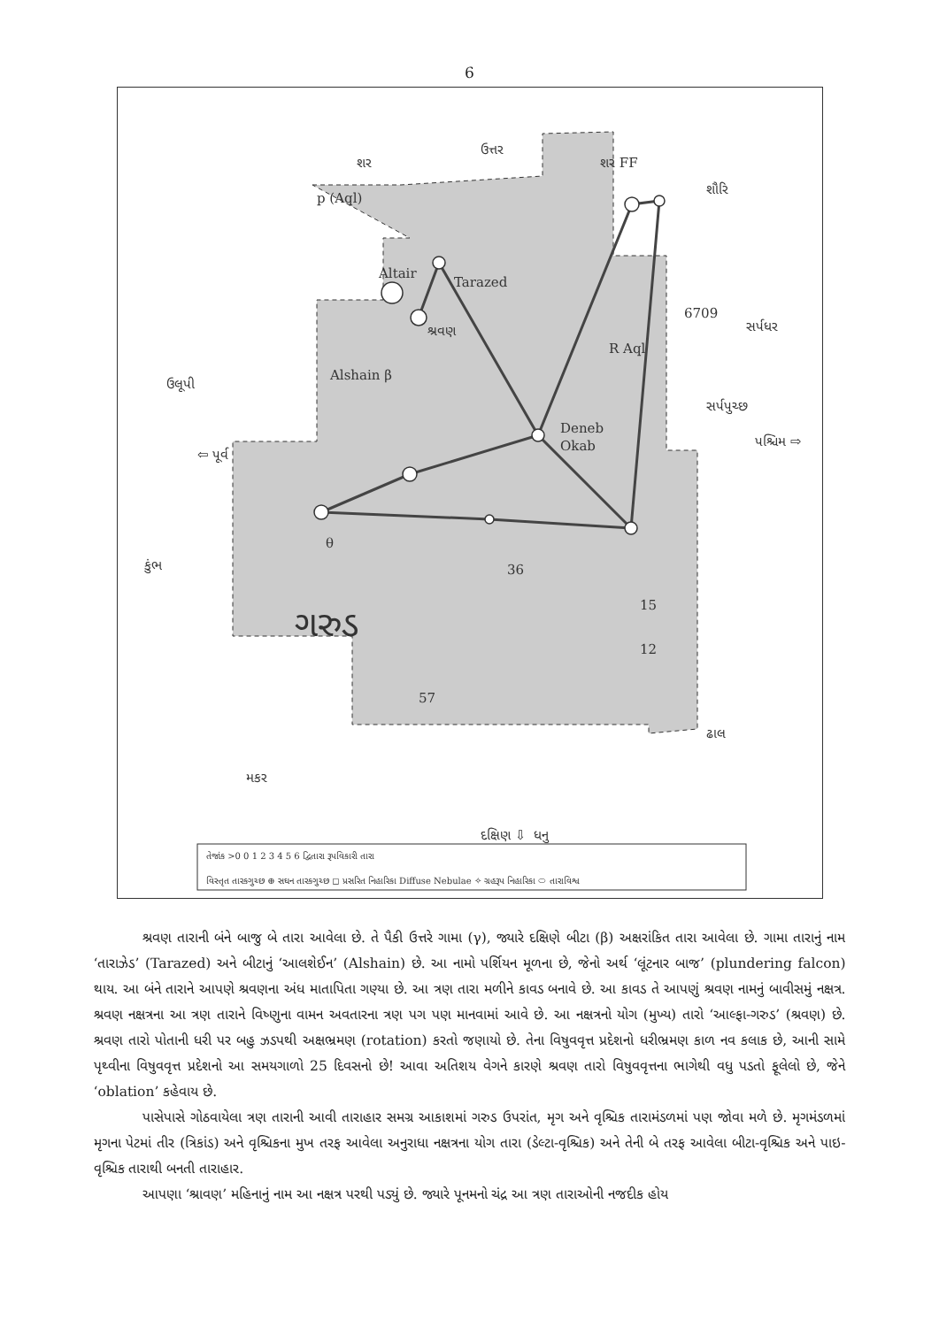6
શર
ઉત્તર
શર FF
શૌરિ
p (Aql)
Altair
Tarazed
શ્રવણ
Alshain β
R Aql
6709
સર્પધર
ઉલૂપી
⇦ પૂર્વ
Deneb
Okab
સર્પપુચ્છ
પશ્ચિમ ⇨
θ
36
કુંભ
ગરુડ
15
12
57
ઢાલ
મકર
દક્ષિણ ⇩
ધનુ
તેજાંક >0 0 1 2 3 4 5 6 દ્વિતારા રૂપવિકારી તારા
વિસ્તૃત તારકગુચ્છ ⊕ સઘન તારકગુચ્છ ◻ પ્રસરિત નિહારિકા Diffuse Nebulae ✧ ગ્રહરૂપ નિહારિકા ⬭ તારાવિશ્વ
શ્રવણ તારાની બંને બાજુ બે તારા આવેલા છે. તે પૈકી ઉત્તરે ગામા (γ), જ્યારે દક્ષિણે બીટા (β) અક્ષરાંકિત તારા આવેલા છે. ગામા તારાનું નામ ‘તારાઝેડ’ (Tarazed) અને બીટાનું ‘આલશેઈન’ (Alshain) છે. આ નામો પર્શિયન મૂળના છે, જેનો અર્થ ‘લૂંટનાર બાજ’ (plundering falcon) થાય. આ બંને તારાને આપણે શ્રવણના અંધ માતાપિતા ગણ્યા છે. આ ત્રણ તારા મળીને કાવડ બનાવે છે. આ કાવડ તે આપણું શ્રવણ નામનું બાવીસમું નક્ષત્ર. શ્રવણ નક્ષત્રના આ ત્રણ તારાને વિષ્ણુના વામન અવતારના ત્રણ પગ પણ માનવામાં આવે છે. આ નક્ષત્રનો યોગ (મુખ્ય) તારો ‘આલ્ફા-ગરુડ’ (શ્રવણ) છે. શ્રવણ તારો પોતાની ધરી પર બહુ ઝડપથી અક્ષભ્રમણ (rotation) કરતો જણાયો છે. તેના વિષુવવૃત્ત પ્રદેશનો ધરીભ્રમણ કાળ નવ કલાક છે, આની સામે પૃથ્વીના વિષુવવૃત્ત પ્રદેશનો આ સમયગાળો 25 દિવસનો છે! આવા અતિશય વેગને કારણે શ્રવણ તારો વિષુવવૃત્તના ભાગેથી વધુ પડતો ફૂલેલો છે, જેને ‘oblation’ કહેવાય છે.
પાસેપાસે ગોઠવાયેલા ત્રણ તારાની આવી તારાહાર સમગ્ર આકાશમાં ગરુડ ઉપરાંત, મૃગ અને વૃશ્ચિક તારામંડળમાં પણ જોવા મળે છે. મૃગમંડળમાં મૃગના પેટમાં તીર (ત્રિકાંડ) અને વૃશ્ચિકના મુખ તરફ આવેલા અનુરાધા નક્ષત્રના યોગ તારા (ડેલ્ટા-વૃશ્ચિક) અને તેની બે તરફ આવેલા બીટા-વૃશ્ચિક અને પાઇ-વૃશ્ચિક તારાથી બનતી તારાહાર.
આપણા ‘શ્રાવણ’ મહિનાનું નામ આ નક્ષત્ર પરથી પડ્યું છે. જ્યારે પૂનમનો ચંદ્ર આ ત્રણ તારાઓની નજદીક હોય